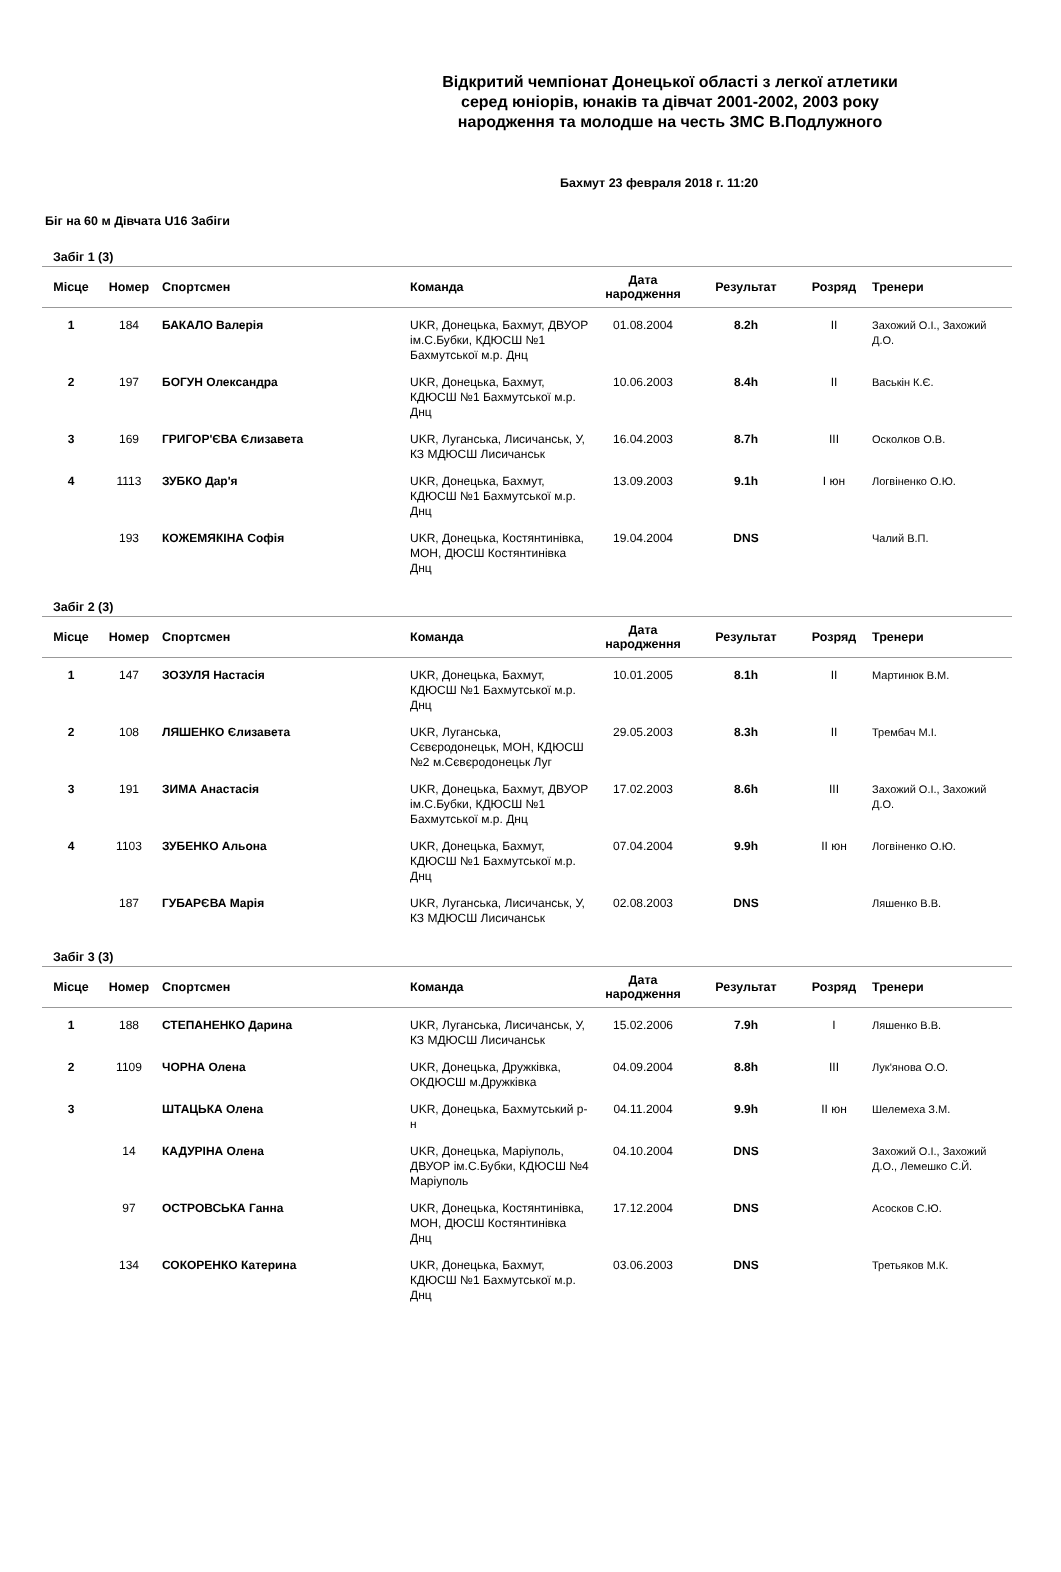Відкритий чемпіонат Донецької області з легкої атлетики
серед юніорів, юнаків та дівчат 2001-2002, 2003 року
народження та молодше на честь ЗМС В.Подлужного
Бахмут 23 февраля 2018 г. 11:20
Біг на 60 м Дівчата U16 Забіги
Забіг 1 (3)
| Місце | Номер | Спортсмен | Команда | Дата народження | Результат | Розряд | Тренери |
| --- | --- | --- | --- | --- | --- | --- | --- |
| 1 | 184 | БАКАЛО Валерія | UKR, Донецька, Бахмут, ДВУОР ім.С.Бубки, КДЮСШ №1 Бахмутської м.р. Днц | 01.08.2004 | 8.2h | II | Захожий О.І., Захожий Д.О. |
| 2 | 197 | БОГУН Олександра | UKR, Донецька, Бахмут, КДЮСШ №1 Бахмутської м.р. Днц | 10.06.2003 | 8.4h | II | Васькін К.Є. |
| 3 | 169 | ГРИГОР'ЄВА Єлизавета | UKR, Луганська, Лисичанськ, У, КЗ МДЮСШ Лисичанськ | 16.04.2003 | 8.7h | III | Осколков О.В. |
| 4 | 1113 | ЗУБКО Дар'я | UKR, Донецька, Бахмут, КДЮСШ №1 Бахмутської м.р. Днц | 13.09.2003 | 9.1h | І юн | Логвіненко О.Ю. |
| | 193 | КОЖЕМЯКІНА Софія | UKR, Донецька, Костянтинівка, МОН, ДЮСШ Костянтинівка Днц | 19.04.2004 | DNS | | Чалий В.П. |
Забіг 2 (3)
| Місце | Номер | Спортсмен | Команда | Дата народження | Результат | Розряд | Тренери |
| --- | --- | --- | --- | --- | --- | --- | --- |
| 1 | 147 | ЗОЗУЛЯ Настасія | UKR, Донецька, Бахмут, КДЮСШ №1 Бахмутської м.р. Днц | 10.01.2005 | 8.1h | II | Мартинюк В.М. |
| 2 | 108 | ЛЯШЕНКО Єлизавета | UKR, Луганська, Сєвєродонецьк, МОН, КДЮСШ №2 м.Сєвєродонецьк Луг | 29.05.2003 | 8.3h | II | Трембач М.І. |
| 3 | 191 | ЗИМА Анастасія | UKR, Донецька, Бахмут, ДВУОР ім.С.Бубки, КДЮСШ №1 Бахмутської м.р. Днц | 17.02.2003 | 8.6h | III | Захожий О.І., Захожий Д.О. |
| 4 | 1103 | ЗУБЕНКО Альона | UKR, Донецька, Бахмут, КДЮСШ №1 Бахмутської м.р. Днц | 07.04.2004 | 9.9h | ІІ юн | Логвіненко О.Ю. |
| | 187 | ГУБАРЄВА Марія | UKR, Луганська, Лисичанськ, У, КЗ МДЮСШ Лисичанськ | 02.08.2003 | DNS | | Ляшенко В.В. |
Забіг 3 (3)
| Місце | Номер | Спортсмен | Команда | Дата народження | Результат | Розряд | Тренери |
| --- | --- | --- | --- | --- | --- | --- | --- |
| 1 | 188 | СТЕПАНЕНКО Дарина | UKR, Луганська, Лисичанськ, У, КЗ МДЮСШ Лисичанськ | 15.02.2006 | 7.9h | I | Ляшенко В.В. |
| 2 | 1109 | ЧОРНА Олена | UKR, Донецька, Дружківка, ОКДЮСШ м.Дружківка | 04.09.2004 | 8.8h | III | Лук'янова О.О. |
| 3 | | ШТАЦЬКА Олена | UKR, Донецька, Бахмутський р-н | 04.11.2004 | 9.9h | ІІ юн | Шелемеха З.М. |
| | 14 | КАДУРІНА Олена | UKR, Донецька, Маріуполь, ДВУОР ім.С.Бубки, КДЮСШ №4 Маріуполь | 04.10.2004 | DNS | | Захожий О.І., Захожий Д.О., Лемешко С.Й. |
| | 97 | ОСТРОВСЬКА Ганна | UKR, Донецька, Костянтинівка, МОН, ДЮСШ Костянтинівка Днц | 17.12.2004 | DNS | | Асосков С.Ю. |
| | 134 | СОКОРЕНКО Катерина | UKR, Донецька, Бахмут, КДЮСШ №1 Бахмутської м.р. Днц | 03.06.2003 | DNS | | Третьяков М.К. |